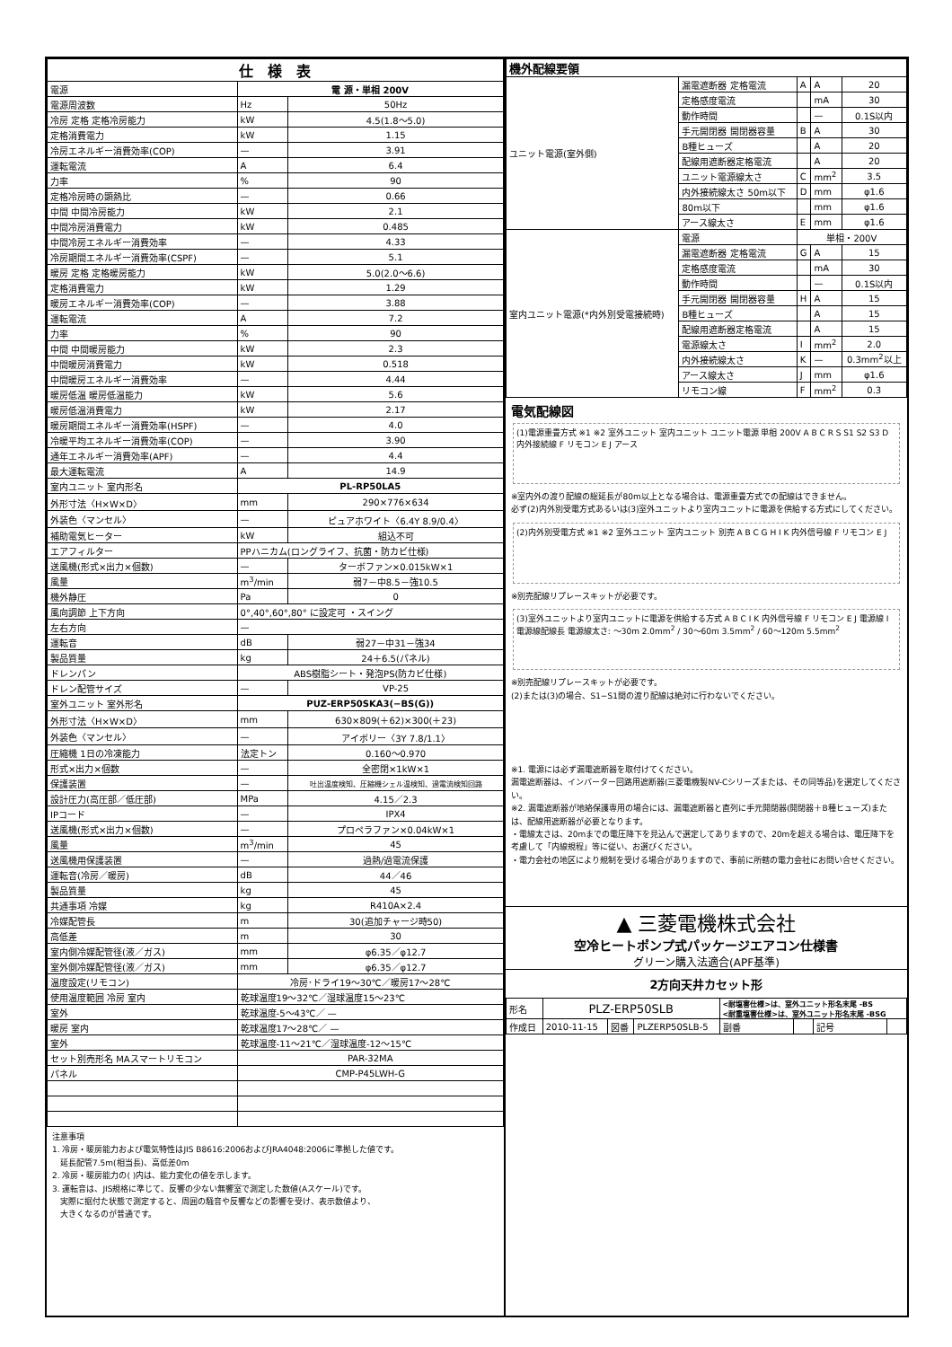| 仕 様 表 | | |
| --- | --- | --- |
| 電源 | 電 源・単相 200V | |
| 電源周波数 | Hz | 50Hz |
| 冷房 定格 定格冷房能力 | kW | 4.5(1.8～5.0) |
| 定格消費電力 | kW | 1.15 |
| 冷房エネルギー消費効率(COP) | — | 3.91 |
| 運転電流 | A | 6.4 |
| 力率 | % | 90 |
| 定格冷房時の顕熱比 | — | 0.66 |
| 中間 中間冷房能力 | kW | 2.1 |
| 中間冷房消費電力 | kW | 0.485 |
| 中間冷房エネルギー消費効率 | — | 4.33 |
| 冷房期間エネルギー消費効率(CSPF) | — | 5.1 |
| 暖房 定格 定格暖房能力 | kW | 5.0(2.0～6.6) |
| 定格消費電力 | kW | 1.29 |
| 暖房エネルギー消費効率(COP) | — | 3.88 |
| 運転電流 | A | 7.2 |
| 力率 | % | 90 |
| 中間 中間暖房能力 | kW | 2.3 |
| 中間暖房消費電力 | kW | 0.518 |
| 中間暖房エネルギー消費効率 | — | 4.44 |
| 暖房低温 暖房低温能力 | kW | 5.6 |
| 暖房低温消費電力 | kW | 2.17 |
| 暖房期間エネルギー消費効率(HSPF) | — | 4.0 |
| 冷暖平均エネルギー消費効率(COP) | — | 3.90 |
| 通年エネルギー消費効率(APF) | — | 4.4 |
| 最大運転電流 | A | 14.9 |
| 室内ユニット 室内形名 | PL-RP50LA5 | |
| 外形寸法〈H×W×D〉 | mm | 290×776×634 |
| 外装色〈マンセル〉 | — | ピュアホワイト〈6.4Y 8.9/0.4〉 |
| 補助電気ヒーター | kW | 組込不可 |
| エアフィルター | PPハニカム(ロングライフ、抗菌・防カビ仕様) | |
| 送風機(形式×出力×個数) | — | ターボファン×0.015kW×1 |
| 風量 | m<sup>3</sup>/min | 弱7－中8.5－強10.5 |
| 機外静圧 | Pa | 0 |
| 風向調節 上下方向 | 0°,40°,60°,80° に設定可 ・スイング | |
| 左右方向 | — | |
| 運転音 | dB | 弱27－中31－強34 |
| 製品質量 | kg | 24＋6.5(パネル) |
| ドレンパン | ABS樹脂シート・発泡PS(防カビ仕様) | |
| ドレン配管サイズ | — | VP-25 |
| 室外ユニット 室外形名 | PUZ-ERP50SKA3(−BS(G)) | |
| 外形寸法〈H×W×D〉 | mm | 630×809(＋62)×300(＋23) |
| 外装色〈マンセル〉 | — | アイボリー〈3Y 7.8/1.1〉 |
| 圧縮機 1日の冷凍能力 | 法定トン | 0.160～0.970 |
| 形式×出力×個数 | — | 全密閉×1kW×1 |
| 保護装置 | — | 吐出温度検知、圧縮機シェル温検知、過電流検知回路 |
| 設計圧力(高圧部／低圧部) | MPa | 4.15／2.3 |
| IPコード | — | IPX4 |
| 送風機(形式×出力×個数) | — | プロペラファン×0.04kW×1 |
| 風量 | m<sup>3</sup>/min | 45 |
| 送風機用保護装置 | — | 過熱/過電流保護 |
| 運転音(冷房／暖房) | dB | 44／46 |
| 製品質量 | kg | 45 |
| 共通事項 冷媒 | kg | R410A×2.4 |
| 冷媒配管長 | m | 30(追加チャージ時50) |
| 高低差 | m | 30 |
| 室内側冷媒配管径(液／ガス) | mm | φ6.35／φ12.7 |
| 室外側冷媒配管径(液／ガス) | mm | φ6.35／φ12.7 |
| 温度設定(リモコン) | 冷房･ドライ19～30℃／暖房17～28℃ | |
| 使用温度範囲 冷房 室内 | 乾球温度19～32℃／湿球温度15～23℃ | |
| 室外 | 乾球温度-5～43℃／ — | |
| 暖房 室内 | 乾球温度17～28℃／ — | |
| 室外 | 乾球温度-11～21℃／湿球温度-12～15℃ | |
| セット別売形名 MAスマートリモコン | PAR-32MA | |
| パネル | CMP-P45LWH-G | |
注意事項
1. 冷房・暖房能力および電気特性はJIS B8616:2006およびJRA4048:2006に準拠した値です。
　延長配管7.5m(相当長)、高低差0m
2. 冷房・暖房能力の( )内は、能力変化の値を示します。
3. 運転音は、JIS規格に準じて、反響の少ない無響室で測定した数値(Aスケール)です。
　実際に据付た状態で測定すると、周囲の騒音や反響などの影響を受け、表示数値より、
　大きくなるのが普通です。
| 機外配線要領 | | | | |
| --- | --- | --- | --- | --- |
| ユニット電源(室外側) | 漏電遮断器 定格電流 | A | A | 20 |
| | 定格感度電流 | | mA | 30 |
| | 動作時間 | | — | 0.1S以内 |
| | 手元開閉器 開閉器容量 | B | A | 30 |
| | B種ヒューズ | | A | 20 |
| | 配線用遮断器定格電流 | | A | 20 |
| | ユニット電源線太さ | C | mm<sup>2</sup> | 3.5 |
| | 内外接続線太さ 50m以下 | D | mm | φ1.6 |
| | 80m以下 | | mm | φ1.6 |
| | アース線太さ | E | mm | φ1.6 |
| 室内ユニット電源(*内外別受電接続時) | 電源 | 単相・200V | | |
| | 漏電遮断器 定格電流 | G | A | 15 |
| | 定格感度電流 | | mA | 30 |
| | 動作時間 | | — | 0.1S以内 |
| | 手元開閉器 開閉器容量 | H | A | 15 |
| | B種ヒューズ | | A | 15 |
| | 配線用遮断器定格電流 | | A | 15 |
| | 電源線太さ | I | mm<sup>2</sup> | 2.0 |
| | 内外接続線太さ | K | — | 0.3mm<sup>2</sup>以上 |
| | アース線太さ | J | mm | φ1.6 |
| | リモコン線 | F | mm<sup>2</sup> | 0.3 |
電気配線図
(1)電源重畳方式 ※1 ※2 室外ユニット 室内ユニット ユニット電源 単相 200V A B C R S S1 S2 S3 D 内外接続線 F リモコン E J アース
※室内外の渡り配線の総延長が80m以上となる場合は、電源重畳方式での配線はできません。
必ず(2)内外別受電方式あるいは(3)室外ユニットより室内ユニットに電源を供給する方式にしてください。
(2)内外別受電方式 ※1 ※2 室外ユニット 室内ユニット 別売 A B C G H I K 内外信号線 F リモコン E J
※別売配線リプレースキットが必要です。
(3)室外ユニットより室内ユニットに電源を供給する方式 A B C I K 内外信号線 F リモコン E J 電源線 I
電源線配線長 電源線太さ: ～30m 2.0mm<sup>2</sup> / 30～60m 3.5mm<sup>2</sup> / 60～120m 5.5mm<sup>2</sup>
※別売配線リプレースキットが必要です。
(2)または(3)の場合、S1−S1間の渡り配線は絶対に行わないでください。
※1. 電源には必ず漏電遮断器を取付けてください。
漏電遮断器は、インバーター回路用遮断器(三菱電機製NV-Cシリーズまたは、その同等品)を選定してください。
※2. 漏電遮断器が地絡保護専用の場合には、漏電遮断器と直列に手元開閉器(開閉器＋B種ヒューズ)または、配線用遮断器が必要となります。
・電線太さは、20mまでの電圧降下を見込んで選定してありますので、20mを超える場合は、電圧降下を考慮して「内線規程」等に従い、お選びください。
・電力会社の地区により規制を受ける場合がありますので、事前に所轄の電力会社にお問い合せください。
▲ 三菱電機株式会社
空冷ヒートポンプ式パッケージエアコン仕様書
グリーン購入法適合(APF基準)
2方向天井カセット形
| 形名 | PLZ-ERP50SLB | | | <耐塩害仕様>は、室外ユニット形名末尾 -BS <耐重塩害仕様>は、室外ユニット形名末尾 -BSG | | | |
| 作成日 | 2010-11-15 | 図番 | PLZERP50SLB-5 | 副番 | | 記号 | |